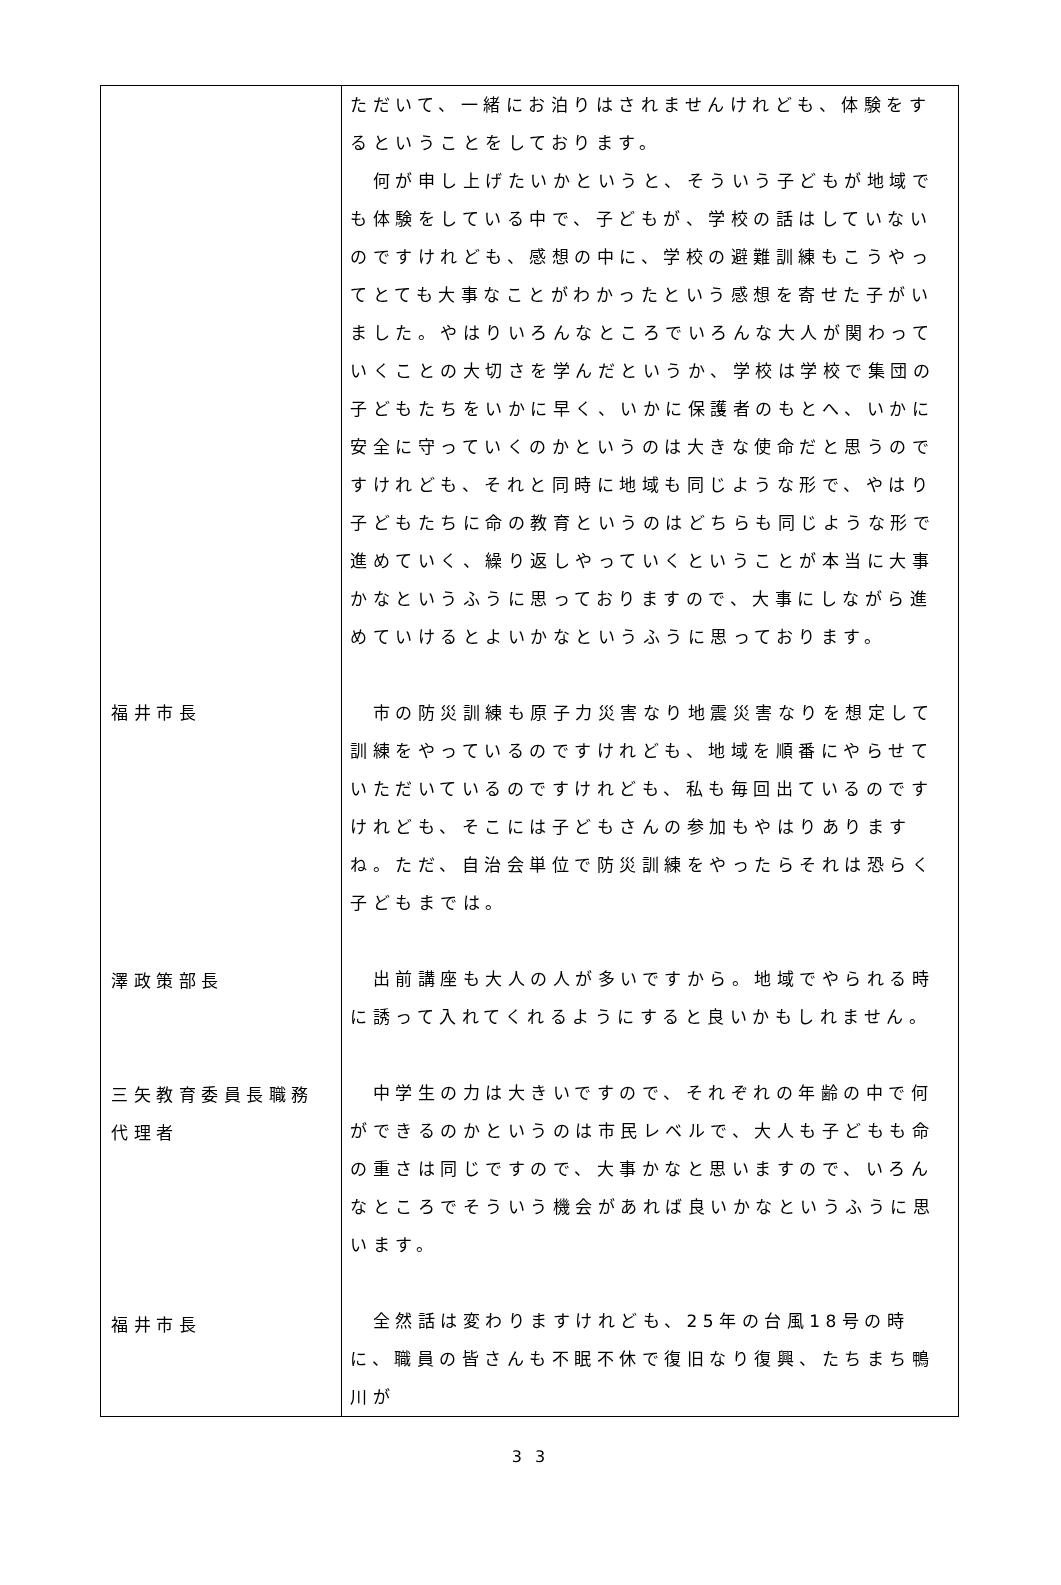| 福井市長 澤政策部長 三矢教育委員長職務 代理者 福井市長 | ただいて、一緒にお泊りはされませんけれども、体験をするということをしております。 何が申し上げたいかというと、そういう子どもが地域でも体験をしている中で、子どもが、学校の話はしていないのですけれども、感想の中に、学校の避難訓練もこうやってとても大事なことがわかったという感想を寄せた子がいました。やはりいろんなところでいろんな大人が関わっていくことの大切さを学んだというか、学校は学校で集団の子どもたちをいかに早く、いかに保護者のもとへ、いかに安全に守っていくのかというのは大きな使命だと思うのですけれども、それと同時に地域も同じような形で、やはり子どもたちに命の教育というのはどちらも同じような形で進めていく、繰り返しやっていくということが本当に大事かなというふうに思っておりますので、大事にしながら進めていけるとよいかなというふうに思っております。 市の防災訓練も原子力災害なり地震災害なりを想定して訓練をやっているのですけれども、地域を順番にやらせていただいているのですけれども、私も毎回出ているのですけれども、そこには子どもさんの参加もやはりありますね。ただ、自治会単位で防災訓練をやったらそれは恐らく子どもまでは。 出前講座も大人の人が多いですから。地域でやられる時に誘って入れてくれるようにすると良いかもしれません。 中学生の力は大きいですので、それぞれの年齢の中で何ができるのかというのは市民レベルで、大人も子どもも命の重さは同じですので、大事かなと思いますので、いろんなところでそういう機会があれば良いかなというふうに思います。 全然話は変わりますけれども、25年の台風18号の時に、職員の皆さんも不眠不休で復旧なり復興、たちまち鴨川が |
3 3